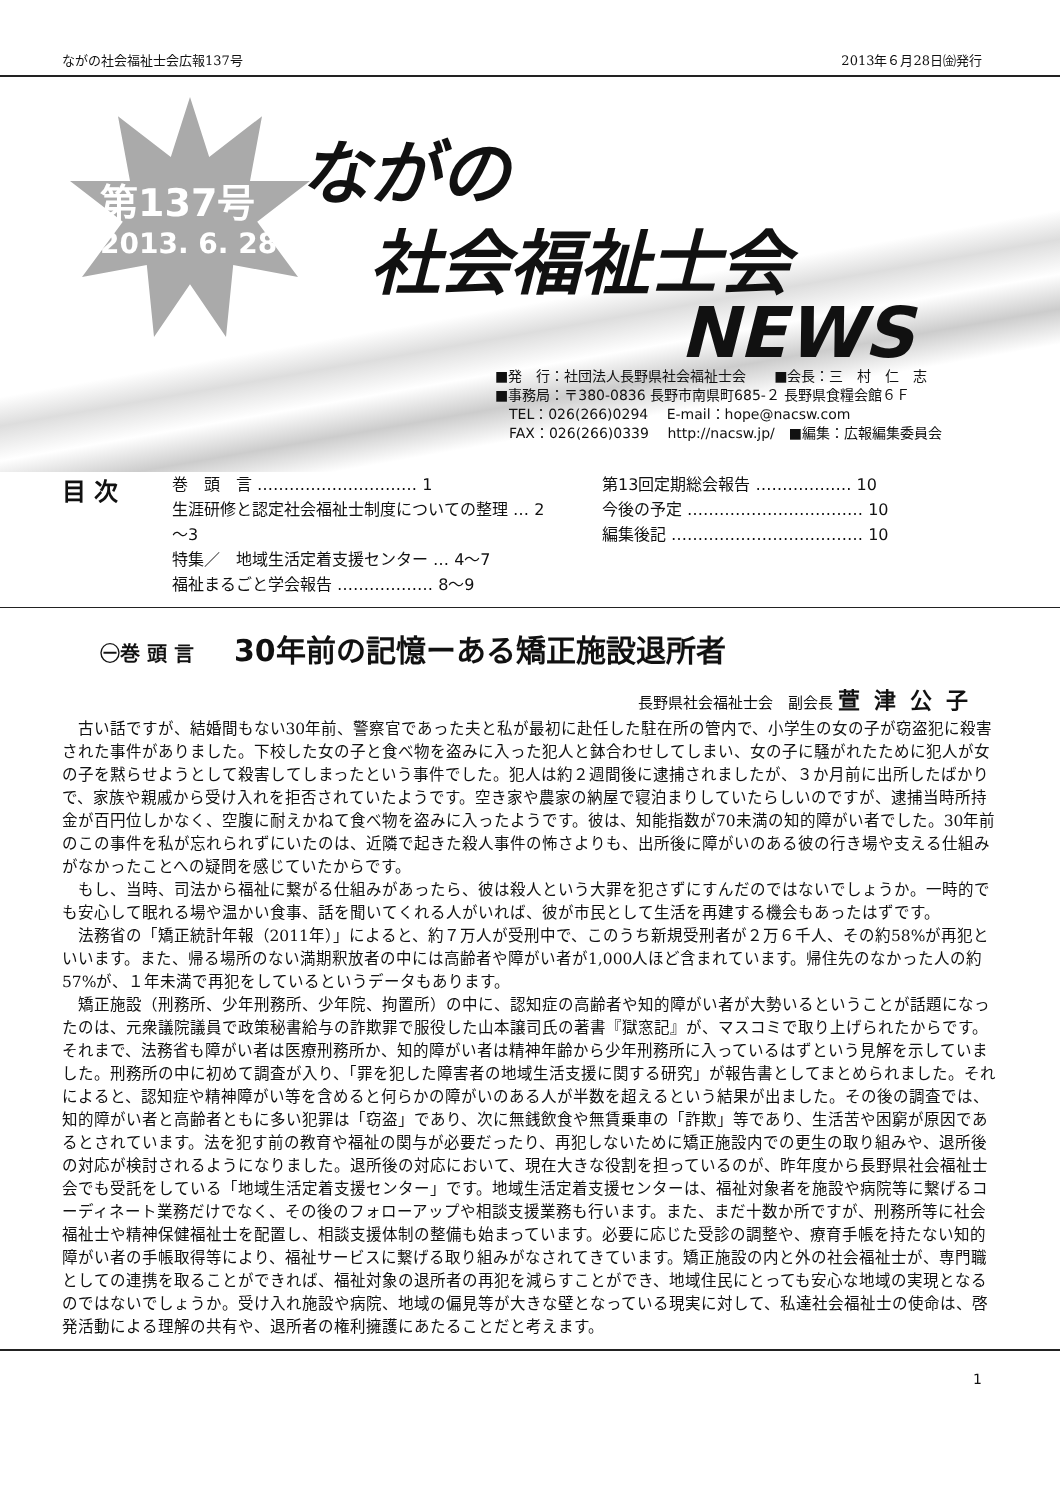ながの社会福祉士会広報137号 2013年６月28日㈮発行
第137号
2013. 6. 28
ながの
社会福祉士会
NEWS
■発　行：社団法人長野県社会福祉士会　　■会長：三　村　仁　志
■事務局：〒380-0836 長野市南県町685-２ 長野県食糧会館６Ｆ
　TEL：026(266)0294　 E-mail：hope@nacsw.com
　FAX：026(266)0339　 http://nacsw.jp/　■編集：広報編集委員会
目 次
巻　頭　言 ………………………… 1
生涯研修と認定社会福祉士制度についての整理 … 2～3
特集／　地域生活定着支援センター … 4～7
福祉まるごと学会報告 ……………… 8～9
第13回定期総会報告 ……………… 10
今後の予定 …………………………… 10
編集後記 ……………………………… 10
㊀巻 頭 言 30年前の記憶ーある矯正施設退所者
長野県社会福祉士会　副会長 萱津公子
古い話ですが、結婚間もない30年前、警察官であった夫と私が最初に赴任した駐在所の管内で、小学生の女の子が窃盗犯に殺害された事件がありました。下校した女の子と食べ物を盗みに入った犯人と鉢合わせしてしまい、女の子に騒がれたために犯人が女の子を黙らせようとして殺害してしまったという事件でした。犯人は約２週間後に逮捕されましたが、３か月前に出所したばかりで、家族や親戚から受け入れを拒否されていたようです。空き家や農家の納屋で寝泊まりしていたらしいのですが、逮捕当時所持金が百円位しかなく、空腹に耐えかねて食べ物を盗みに入ったようです。彼は、知能指数が70未満の知的障がい者でした。30年前のこの事件を私が忘れられずにいたのは、近隣で起きた殺人事件の怖さよりも、出所後に障がいのある彼の行き場や支える仕組みがなかったことへの疑問を感じていたからです。
もし、当時、司法から福祉に繋がる仕組みがあったら、彼は殺人という大罪を犯さずにすんだのではないでしょうか。一時的でも安心して眠れる場や温かい食事、話を聞いてくれる人がいれば、彼が市民として生活を再建する機会もあったはずです。
法務省の「矯正統計年報（2011年）」によると、約７万人が受刑中で、このうち新規受刑者が２万６千人、その約58%が再犯といいます。また、帰る場所のない満期釈放者の中には高齢者や障がい者が1,000人ほど含まれています。帰住先のなかった人の約57%が、１年未満で再犯をしているというデータもあります。
矯正施設（刑務所、少年刑務所、少年院、拘置所）の中に、認知症の高齢者や知的障がい者が大勢いるということが話題になったのは、元衆議院議員で政策秘書給与の詐欺罪で服役した山本譲司氏の著書『獄窓記』が、マスコミで取り上げられたからです。それまで、法務省も障がい者は医療刑務所か、知的障がい者は精神年齢から少年刑務所に入っているはずという見解を示していました。刑務所の中に初めて調査が入り、「罪を犯した障害者の地域生活支援に関する研究」が報告書としてまとめられました。それによると、認知症や精神障がい等を含めると何らかの障がいのある人が半数を超えるという結果が出ました。その後の調査では、知的障がい者と高齢者ともに多い犯罪は「窃盗」であり、次に無銭飲食や無賃乗車の「詐欺」等であり、生活苦や困窮が原因であるとされています。法を犯す前の教育や福祉の関与が必要だったり、再犯しないために矯正施設内での更生の取り組みや、退所後の対応が検討されるようになりました。退所後の対応において、現在大きな役割を担っているのが、昨年度から長野県社会福祉士会でも受託をしている「地域生活定着支援センター」です。地域生活定着支援センターは、福祉対象者を施設や病院等に繋げるコーディネート業務だけでなく、その後のフォローアップや相談支援業務も行います。また、まだ十数か所ですが、刑務所等に社会福祉士や精神保健福祉士を配置し、相談支援体制の整備も始まっています。必要に応じた受診の調整や、療育手帳を持たない知的障がい者の手帳取得等により、福祉サービスに繋げる取り組みがなされてきています。矯正施設の内と外の社会福祉士が、専門職としての連携を取ることができれば、福祉対象の退所者の再犯を減らすことができ、地域住民にとっても安心な地域の実現となるのではないでしょうか。受け入れ施設や病院、地域の偏見等が大きな壁となっている現実に対して、私達社会福祉士の使命は、啓発活動による理解の共有や、退所者の権利擁護にあたることだと考えます。
1